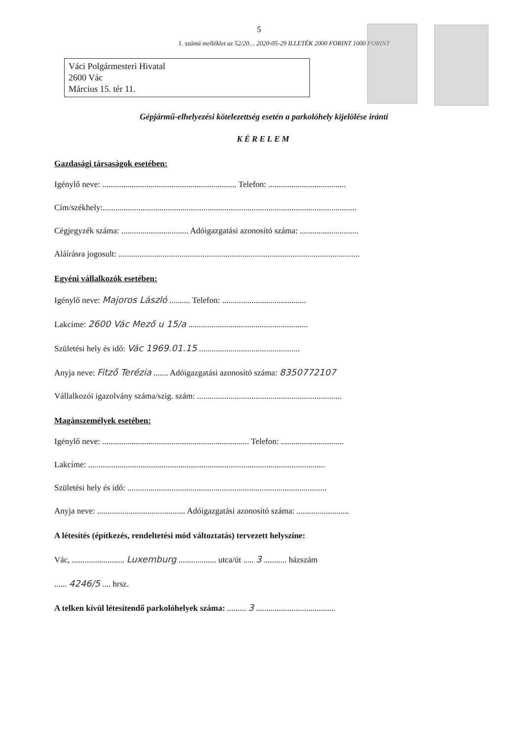5
1. számú melléklet az 52/20… 2020-05-29 ILLETÉK 2000 FORINT 1000 FORINT
Váci Polgármesteri Hivatal
2600 Vác
Március 15. tér 11.
Gépjármű-elhelyezési kötelezettség esetén a parkolóhely kijelölése iránti
KÉRELEM
Gazdasági társaságok esetében:
Igénylő neve: ................................................................ Telefon: .....................................
Cím/székhely:.........................................................................................................................
Cégjegyzék száma: ................................ Adóigazgatási azonosító száma: ............................
Aláírásra jogosult: ...................................................................................................................
Egyéni vállalkozók esetében:
Igénylő neve: Majoros László .......... Telefon: ........................................
Lakcíme: 2600 Vác Mező u 15/a .........................................................
Születési hely és idő: Vác 1969.01.15 ................................................
Anyja neve: Fitző Terézia ....... Adóigazgatási azonosító száma: 8350772107
Vállalkozói igazolvány száma/szig. szám: .....................................................................
Magánszemélyek esetében:
Igénylő neve: ...................................................................... Telefon: ..............................
Lakcíme: .................................................................................................................
Születési hely és idő: ...............................................................................................
Anyja neve: .......................................... Adóigazgatási azonosító száma: .........................
A létesítés (építkezés, rendeltetési mód változtatás) tervezett helyszíne:
Vác, ......................... Luxemburg .................. utca/út ..... 3 ........... házszám
...... 4246/5 .... hrsz.
A telken kívül létesítendő parkolóhelyek száma: ......... 3 ......................................